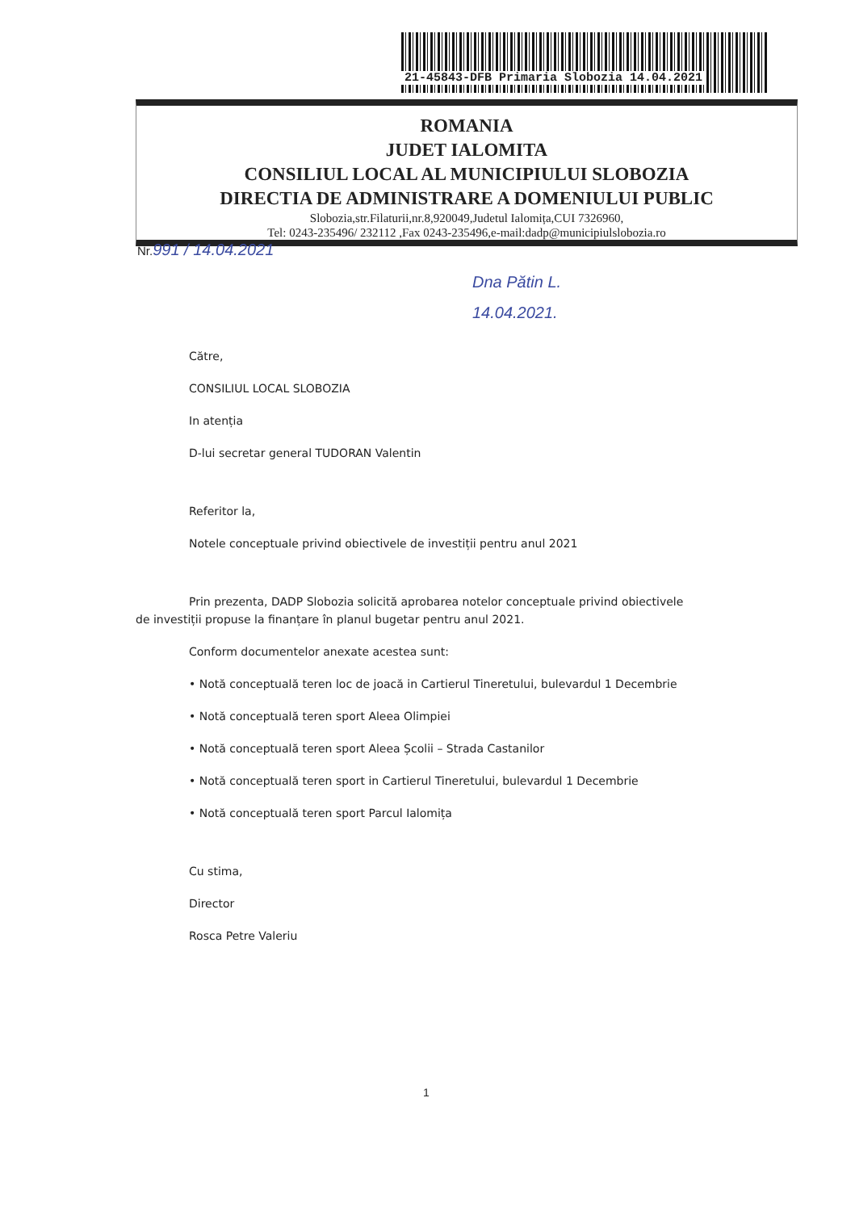21-45843-DFB Primaria Slobozia 14.04.2021
ROMANIA
JUDET IALOMITA
CONSILIUL LOCAL AL MUNICIPIULUI SLOBOZIA
DIRECTIA DE ADMINISTRARE A DOMENIULUI PUBLIC
Slobozia,str.Filaturii,nr.8,920049,Judetul Ialomița,CUI 7326960,
Tel: 0243-235496/ 232112 ,Fax 0243-235496,e-mail:dadp@municipiulslobozia.ro
Nr.991 / 14.04.2021
Dna Pătin L.
14.04.2021.
Către,
CONSILIUL LOCAL SLOBOZIA
In atenția
D-lui secretar general TUDORAN Valentin
Referitor la,
Notele conceptuale privind obiectivele de investiții pentru anul 2021
Prin prezenta, DADP Slobozia solicită aprobarea notelor conceptuale privind obiectivele de investiții propuse la finanțare în planul bugetar pentru anul 2021.
Conform documentelor anexate acestea sunt:
• Notă conceptuală teren loc de joacă in Cartierul Tineretului, bulevardul 1 Decembrie
• Notă conceptuală teren sport Aleea Olimpiei
• Notă conceptuală teren sport Aleea Școlii – Strada Castanilor
• Notă conceptuală teren sport in Cartierul Tineretului, bulevardul 1 Decembrie
• Notă conceptuală teren sport Parcul Ialomița
Cu stima,
Director
Rosca Petre Valeriu
1